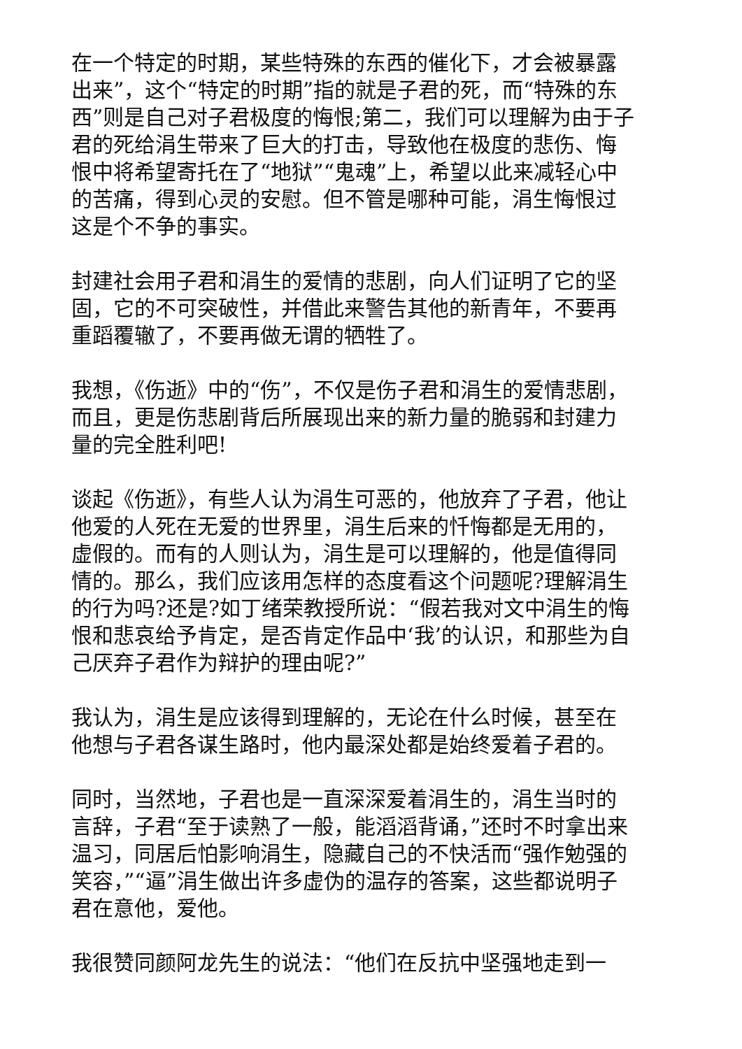在一个特定的时期，某些特殊的东西的催化下，才会被暴露出来”，这个“特定的时期”指的就是子君的死，而“特殊的东西”则是自己对子君极度的悔恨;第二，我们可以理解为由于子君的死给涓生带来了巨大的打击，导致他在极度的悲伤、悔恨中将希望寄托在了“地狱”“鬼魂”上，希望以此来减轻心中的苦痛，得到心灵的安慰。但不管是哪种可能，涓生悔恨过这是个不争的事实。
封建社会用子君和涓生的爱情的悲剧，向人们证明了它的坚固，它的不可突破性，并借此来警告其他的新青年，不要再重蹈覆辙了，不要再做无谓的牺牲了。
我想，《伤逝》中的“伤”，不仅是伤子君和涓生的爱情悲剧，而且，更是伤悲剧背后所展现出来的新力量的脆弱和封建力量的完全胜利吧!
谈起《伤逝》，有些人认为涓生可恶的，他放弃了子君，他让他爱的人死在无爱的世界里，涓生后来的忏悔都是无用的，虚假的。而有的人则认为，涓生是可以理解的，他是值得同情的。那么，我们应该用怎样的态度看这个问题呢?理解涓生的行为吗?还是?如丁绪荣教授所说：“假若我对文中涓生的悔恨和悲哀给予肯定，是否肯定作品中‘我’的认识，和那些为自己厌弃子君作为辩护的理由呢?”
我认为，涓生是应该得到理解的，无论在什么时候，甚至在他想与子君各谋生路时，他内最深处都是始终爱着子君的。
同时，当然地，子君也是一直深深爱着涓生的，涓生当时的言辞，子君“至于读熟了一般，能滔滔背诵，”还时不时拿出来温习，同居后怕影响涓生，隐藏自己的不快活而“强作勉强的笑容，”“逼”涓生做出许多虚伪的温存的答案，这些都说明子君在意他，爱他。
我很赞同颜阿龙先生的说法：“他们在反抗中坚强地走到一